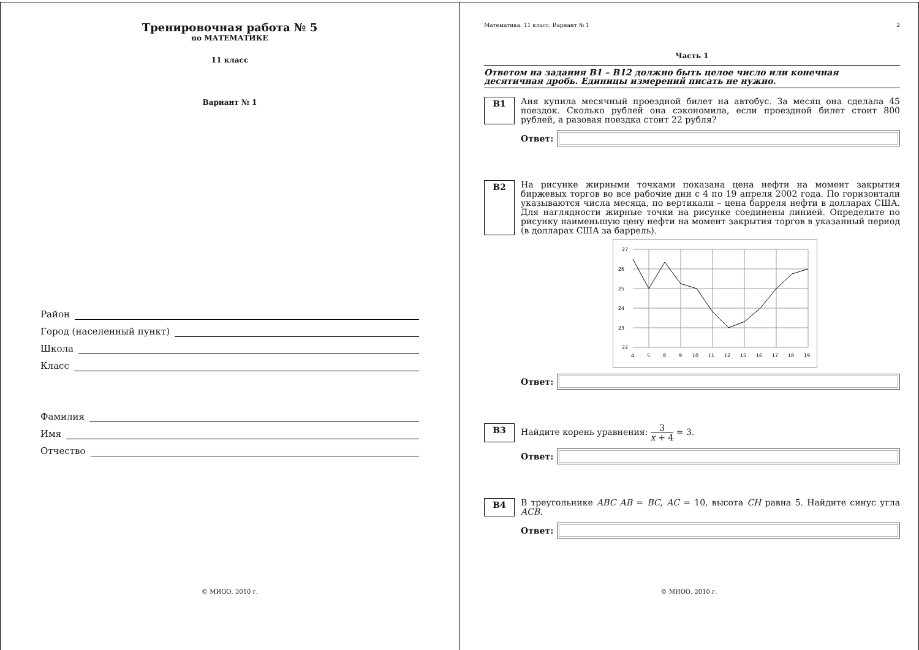Тренировочная работа № 5
по МАТЕМАТИКЕ
11 класс
Вариант № 1
Район
Город (населенный пункт)
Школа
Класс
Фамилия
Имя
Отчество
© МИОО, 2010 г.
Математика. 11 класс. Вариант № 1 2
Часть 1
Ответом на задания B1 – B12 должно быть целое число или конечная десятичная дробь. Единицы измерений писать не нужно.
B1
Аня купила месячный проездной билет на автобус. За месяц она сделала 45 поездок. Сколько рублей она сэкономила, если проездной билет стоит 800 рублей, а разовая поездка стоит 22 рубля?
Ответ:
B2
На рисунке жирными точками показана цена нефти на момент закрытия биржевых торгов во все рабочие дни с 4 по 19 апреля 2002 года. По горизонтали указываются числа месяца, по вертикали – цена барреля нефти в долларах США. Для наглядности жирные точки на рисунке соединены линией. Определите по рисунку наименьшую цену нефти на момент закрытия торгов в указанный период (в долларах США за баррель).
27
26
25
24
23
22
4
5
8
9
10
11
12
15
16
17
18
19
Ответ:
B3
Найдите корень уравнения: 3 x + 4 = 3.
Ответ:
B4
В треугольнике ABC AB = BC, AC = 10, высота CH равна 5. Найдите синус угла ACB.
Ответ:
© МИОО, 2010 г.